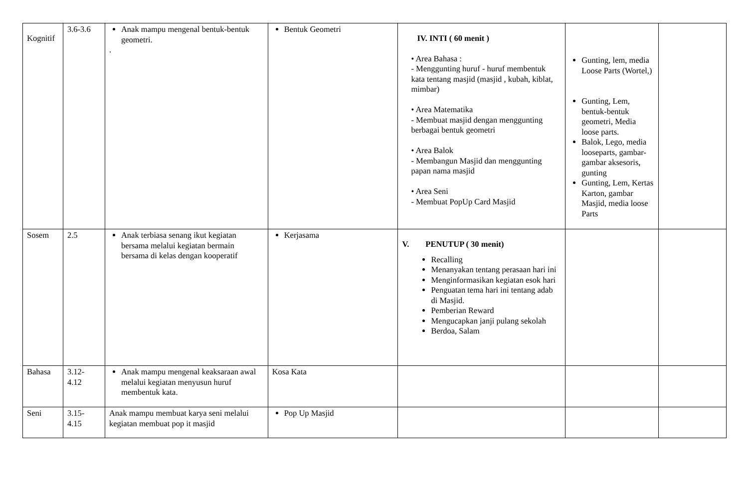| Kognitif | 3.6-3.6 | Anak mampu mengenal bentuk-bentuk geometri. . | Bentuk Geometri | IV. INTI ( 60 menit ) • Area Bahasa : - Menggunting huruf - huruf membentuk kata tentang masjid (masjid , kubah, kiblat, mimbar) • Area Matematika - Membuat masjid dengan menggunting berbagai bentuk geometri • Area Balok - Membangun Masjid dan menggunting papan nama masjid • Area Seni - Membuat PopUp Card Masjid | Gunting, lem, media Loose Parts (Wortel,) Gunting, Lem, bentuk-bentuk geometri, Media loose parts. Balok, Lego, media looseparts, gambar-gambar aksesoris, gunting Gunting, Lem, Kertas Karton, gambar Masjid, media loose Parts | |
| Sosem | 2.5 | Anak terbiasa senang ikut kegiatan bersama melalui kegiatan bermain bersama di kelas dengan kooperatif | Kerjasama | V. PENUTUP ( 30 menit) Recalling Menanyakan tentang perasaan hari ini Menginformasikan kegiatan esok hari Penguatan tema hari ini tentang adab di Masjid. Pemberian Reward Mengucapkan janji pulang sekolah Berdoa, Salam | | |
| Bahasa | 3.12- 4.12 | Anak mampu mengenal keaksaraan awal melalui kegiatan menyusun huruf membentuk kata. | Kosa Kata | | | |
| Seni | 3.15- 4.15 | Anak mampu membuat karya seni melalui kegiatan membuat pop it masjid | Pop Up Masjid | | | |